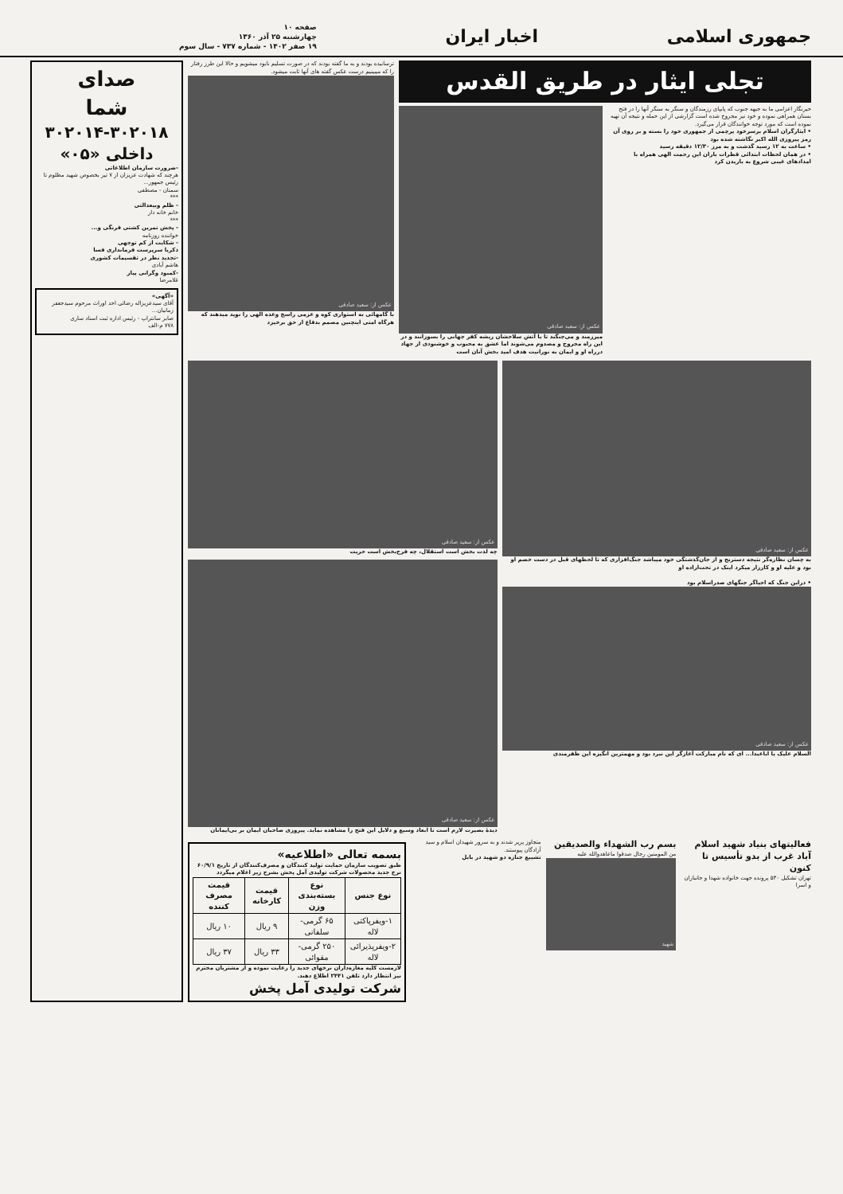جمهوری اسلامی اخبار ایران
صفحه ۱۰
چهارشنبه ۲۵ آذر ۱۳۶۰
۱۹ صفر ۱۴۰۲ - شماره ۷۳۷ - سال سوم
تجلی ایثار در طریق القدس
حیرنگار اعزامی ما به جبهه جنوب که پابپای رزمندگان و سنگر به سنگر آنها را در فتح بستان همراهی نموده و خود نیز مجروح شده است گزارشی از این حمله و نتیجه آن تهیه نموده است که مورد توجه خوانندگان قرار می‌گیرد.
• ایثارگران اسلام برسرخود پرچمی از جمهوری خود را بسته و بر روی آن رمز پیروزی الله اکبر نگاشته شده بود
• ساعت به ۱۲ رسید گذشت و به مرز ۱۲/۳۰ دقیقه رسید
• در همان لحظات ابتدائی قطرات باران این رحمت الهی همراه با امدادهای غیبی شروع به باریدن کرد
عکس از: سعید صادقی
میرزمند و می‌جنگند تا با آتش سلاحشان ریشه کفر جهانی را بسوزانند و در این راه مجروح و مصدوم می‌شوند اما عشق به محبوب و خوشنودی از جهاد درراه او و ایمان به نورانیت هدف امید بخش آنان است
ترسانیده بودند و به ما گفته بودند که در صورت تسلیم نابود میشویم و حالا این طرز رفتار را که میبینیم درست عکس گفته های آنها ثابت میشود.
عکس از: سعید صادقی
با گامهائی به استواری کوه و عزمی راسخ وعده الهی را نوید میدهند که هرگاه امتی اینچنین مصمم بدفاع از حق برخیزد
عکس از: سعید صادقی
به چسان نظاره‌گر نتیجه دسترنج و از جان‌گذشتگی خود میباشد جنگ‌افزاری که تا لحظهای قبل در دست خصم او بود و علیه او و کارزار میکرد اینک در تحت‌اراده او
• دراین جنگ که احیاگر جنگهای صدراسلام بود
عکس از: سعید صادقی
السلام علیک یا اباعبدا... ای که نام مبارکت آغازگر این نبرد بود و مهمترین انگیزه این ظفرمندی
عکس از: سعید صادقی
چه لذت بخش است استقلال، چه فرح‌بخش است حریت
عکس از: سعید صادقی
دیدهٔ بصیرت لازم است تا ابعاد وسیع و دلایل این فتح را مشاهده نماید. پیروزی صاحبان ایمان بر بی‌ایمانان
فعالیتهای بنیاد شهید اسلام آباد غرب از بدو تأسیس تا کنون
تهران تشکیل ۵۳۰ پرونده جهت خانواده شهدا و جانبازان و اسرا
بسم رب الشهداء والصدیقین
من المومنین رجال صدقوا ماعاهدوالله علیه
شهید
متجاوز پرپر شدند و به سرور شهیدان اسلام و سید آزادگان پیوستند.
تشییع جنازه دو شهید در بابل
بسمه تعالی «اطلاعیه»
طبق تصویب سازمان حمایت تولید کنندگان و مصرف‌کنندگان از تاریخ ۶۰/۹/۱ نرخ جدید محصولات شرکت تولیدی آمل پخش بشرح زیر اعلام میگردد
| نوع جنس | نوع بسته‌بندی وزن | قیمت کارخانه | قیمت مصرف کننده |
| --- | --- | --- | --- |
| ۱-ویفرپاکتی لاله | ۶۵ گرمی-سلفانی | ۹ ریال | ۱۰ ریال |
| ۲-ویفرپذیرائی لاله | ۲۵۰ گرمی-مقوائی | ۳۳ ریال | ۳۷ ریال |
لازمست کلیه مغازه‌داران نرخهای جدید را رعایت نموده و از مشتریان محترم نیز انتظار دارد تلفن ۲۴۴۱ اطلاع دهند.
شرکت تولیدی آمل پخش
صدای
شما
۳۰۲۰۱۴-۳۰۲۰۱۸
داخلی «۰۵»
-ضرورت سازمان اطلاعاتی
هرچند که شهادت عزیزان از ۷ تیر بخصوص شهید مظلوم تا رئیس جمهور...
سمنان - مصطفی
***
- ظلم وبیعدالتی
خانم خانه دار
***
- پخش تمرین کشتی فرنگی و...
خواننده روزنامه
- شکایت از کم توجهی
ذکریا سرپرست فرمانداری فسا
-تجدید نظر در تقسیمات کشوری
هاشم آبادی
-کمبود وگرانی پیاز
غلامرضا
«آگهی»
آقای سیدعزیزاله رضائی احد اوراث مرحوم سیدجعفر زمانیان...
صابر سانتراپ - رئیس اداره ثبت اسناد ساری
۷۷۸ م-الف